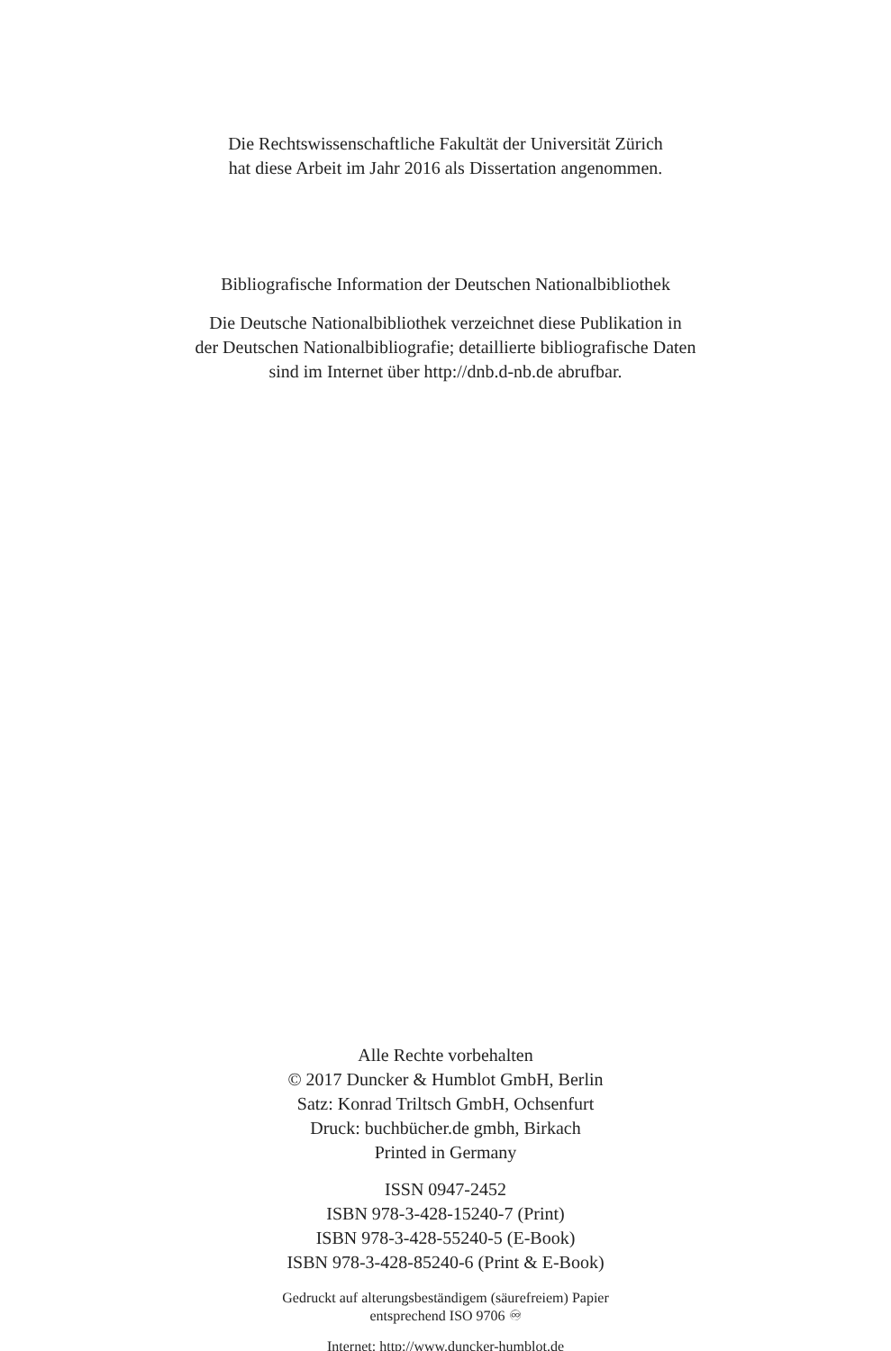Die Rechtswissenschaftliche Fakultät der Universität Zürich
hat diese Arbeit im Jahr 2016 als Dissertation angenommen.
Bibliografische Information der Deutschen Nationalbibliothek
Die Deutsche Nationalbibliothek verzeichnet diese Publikation in
der Deutschen Nationalbibliografie; detaillierte bibliografische Daten
sind im Internet über http://dnb.d-nb.de abrufbar.
Alle Rechte vorbehalten
© 2017 Duncker & Humblot GmbH, Berlin
Satz: Konrad Triltsch GmbH, Ochsenfurt
Druck: buchbücher.de gmbh, Birkach
Printed in Germany
ISSN 0947-2452
ISBN 978-3-428-15240-7 (Print)
ISBN 978-3-428-55240-5 (E-Book)
ISBN 978-3-428-85240-6 (Print & E-Book)
Gedruckt auf alterungsbeständigem (säurefreiem) Papier
entsprechend ISO 9706 ♾
Internet: http://www.duncker-humblot.de